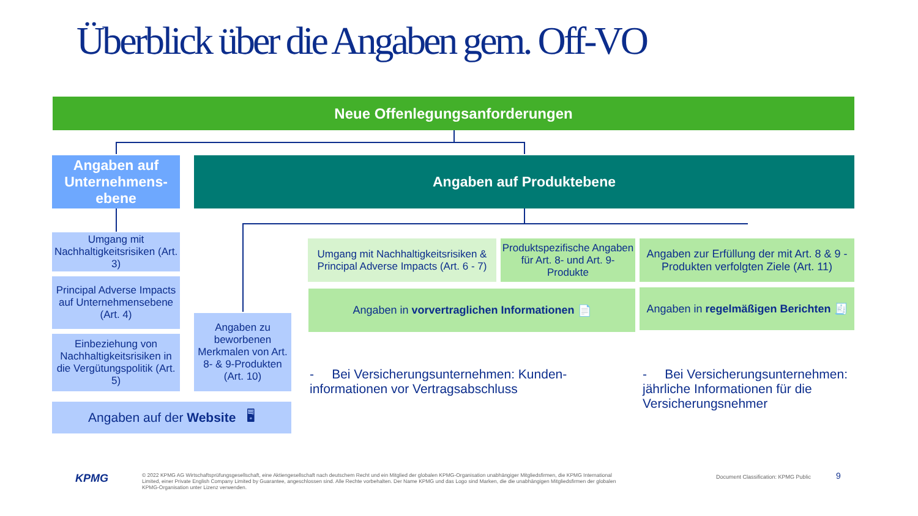Überblick über die Angaben gem. Off-VO
Neue Offenlegungsanforderungen
Angaben auf Unternehmens-ebene
Angaben auf Produktebene
Umgang mit Nachhaltigkeitsrisiken (Art. 3)
Principal Adverse Impacts auf Unternehmensebene (Art. 4)
Einbeziehung von Nachhaltigkeitsrisiken in die Vergütungspolitik (Art. 5)
Angaben zu beworbenen Merkmalen von Art. 8- & 9-Produkten (Art. 10)
Angaben auf der Website 🖥
Umgang mit Nachhaltigkeitsrisiken & Principal Adverse Impacts (Art. 6 - 7)
Produktspezifische Angaben für Art. 8- und Art. 9- Produkte
Angaben zur Erfüllung der mit Art. 8 & 9 -Produkten verfolgten Ziele (Art. 11)
Angaben in vorvertraglichen Informationen 📄
Angaben in regelmäßigen Berichten 🧾
- Bei Versicherungsunternehmen: Kunden-informationen vor Vertragsabschluss
- Bei Versicherungsunternehmen: jährliche Informationen für die Versicherungsnehmer
KPMG
© 2022 KPMG AG Wirtschaftsprüfungsgesellschaft, eine Aktiengesellschaft nach deutschem Recht und ein Mitglied der globalen KPMG-Organisation unabhängiger Mitgliedsfirmen, die KPMG International Limited, einer Private English Company Limited by Guarantee, angeschlossen sind. Alle Rechte vorbehalten. Der Name KPMG und das Logo sind Marken, die die unabhängigen Mitgliedsfirmen der globalen KPMG-Organisation unter Lizenz verwenden.
Document Classification: KPMG Public
9